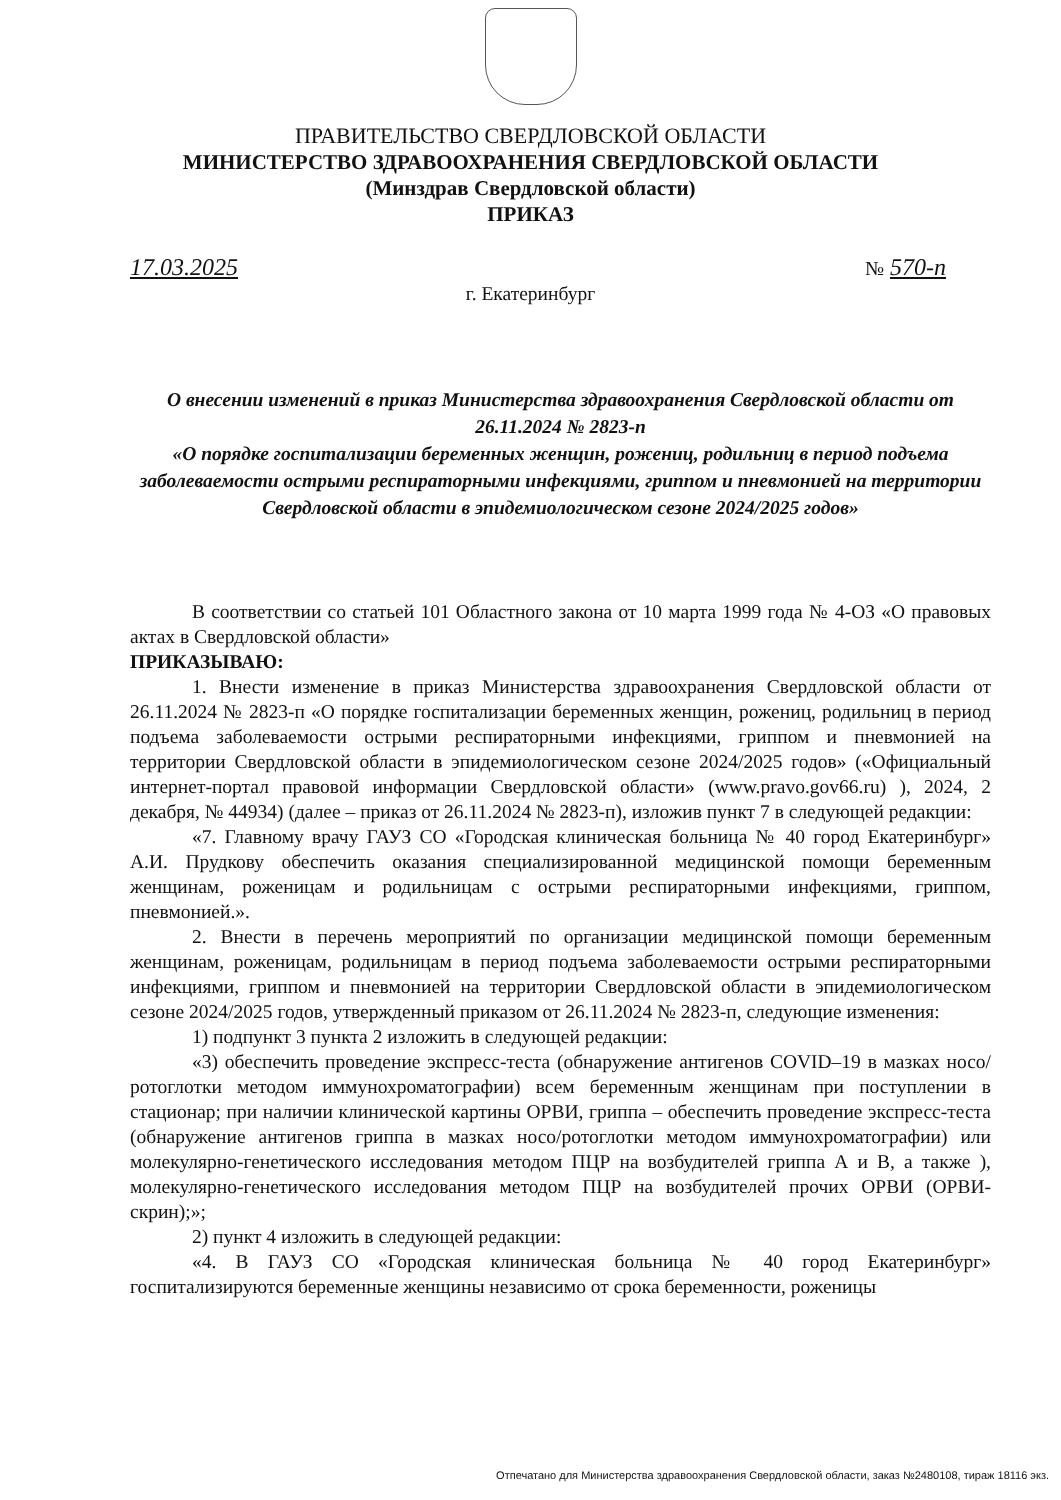ПРАВИТЕЛЬСТВО СВЕРДЛОВСКОЙ ОБЛАСТИ
МИНИСТЕРСТВО ЗДРАВООХРАНЕНИЯ СВЕРДЛОВСКОЙ ОБЛАСТИ
(Минздрав Свердловской области)
ПРИКАЗ
17.03.2025 № 570-п
г. Екатеринбург
О внесении изменений в приказ Министерства здравоохранения Свердловской области от 26.11.2024 № 2823-п
«О порядке госпитализации беременных женщин, рожениц, родильниц в период подъема заболеваемости острыми респираторными инфекциями, гриппом и пневмонией на территории Свердловской области в эпидемиологическом сезоне 2024/2025 годов»
В соответствии со статьей 101 Областного закона от 10 марта 1999 года № 4-ОЗ «О правовых актах в Свердловской области»
ПРИКАЗЫВАЮ:
1. Внести изменение в приказ Министерства здравоохранения Свердловской области от 26.11.2024 № 2823-п «О порядке госпитализации беременных женщин, рожениц, родильниц в период подъема заболеваемости острыми респираторными инфекциями, гриппом и пневмонией на территории Свердловской области в эпидемиологическом сезоне 2024/2025 годов» («Официальный интернет-портал правовой информации Свердловской области» (www.pravo.gov66.ru) ), 2024, 2 декабря, № 44934) (далее – приказ от 26.11.2024 № 2823-п), изложив пункт 7 в следующей редакции:
«7. Главному врачу ГАУЗ СО «Городская клиническая больница № 40 город Екатеринбург» А.И. Прудкову обеспечить оказания специализированной медицинской помощи беременным женщинам, роженицам и родильницам с острыми респираторными инфекциями, гриппом, пневмонией.».
2. Внести в перечень мероприятий по организации медицинской помощи беременным женщинам, роженицам, родильницам в период подъема заболеваемости острыми респираторными инфекциями, гриппом и пневмонией на территории Свердловской области в эпидемиологическом сезоне 2024/2025 годов, утвержденный приказом от 26.11.2024 № 2823-п, следующие изменения:
1) подпункт 3 пункта 2 изложить в следующей редакции:
«3) обеспечить проведение экспресс-теста (обнаружение антигенов COVID–19 в мазках носо/ротоглотки методом иммунохроматографии) всем беременным женщинам при поступлении в стационар; при наличии клинической картины ОРВИ, гриппа – обеспечить проведение экспресс-теста (обнаружение антигенов гриппа в мазках носо/ротоглотки методом иммунохроматографии) или молекулярно-генетического исследования методом ПЦР на возбудителей гриппа А и В, а также ), молекулярно-генетического исследования методом ПЦР на возбудителей прочих ОРВИ (ОРВИ-скрин);»;
2) пункт 4 изложить в следующей редакции:
«4. В ГАУЗ СО «Городская клиническая больница № 40 город Екатеринбург» госпитализируются беременные женщины независимо от срока беременности, роженицы
Отпечатано для Министерства здравоохранения Свердловской области, заказ №2480108, тираж 18116 экз.